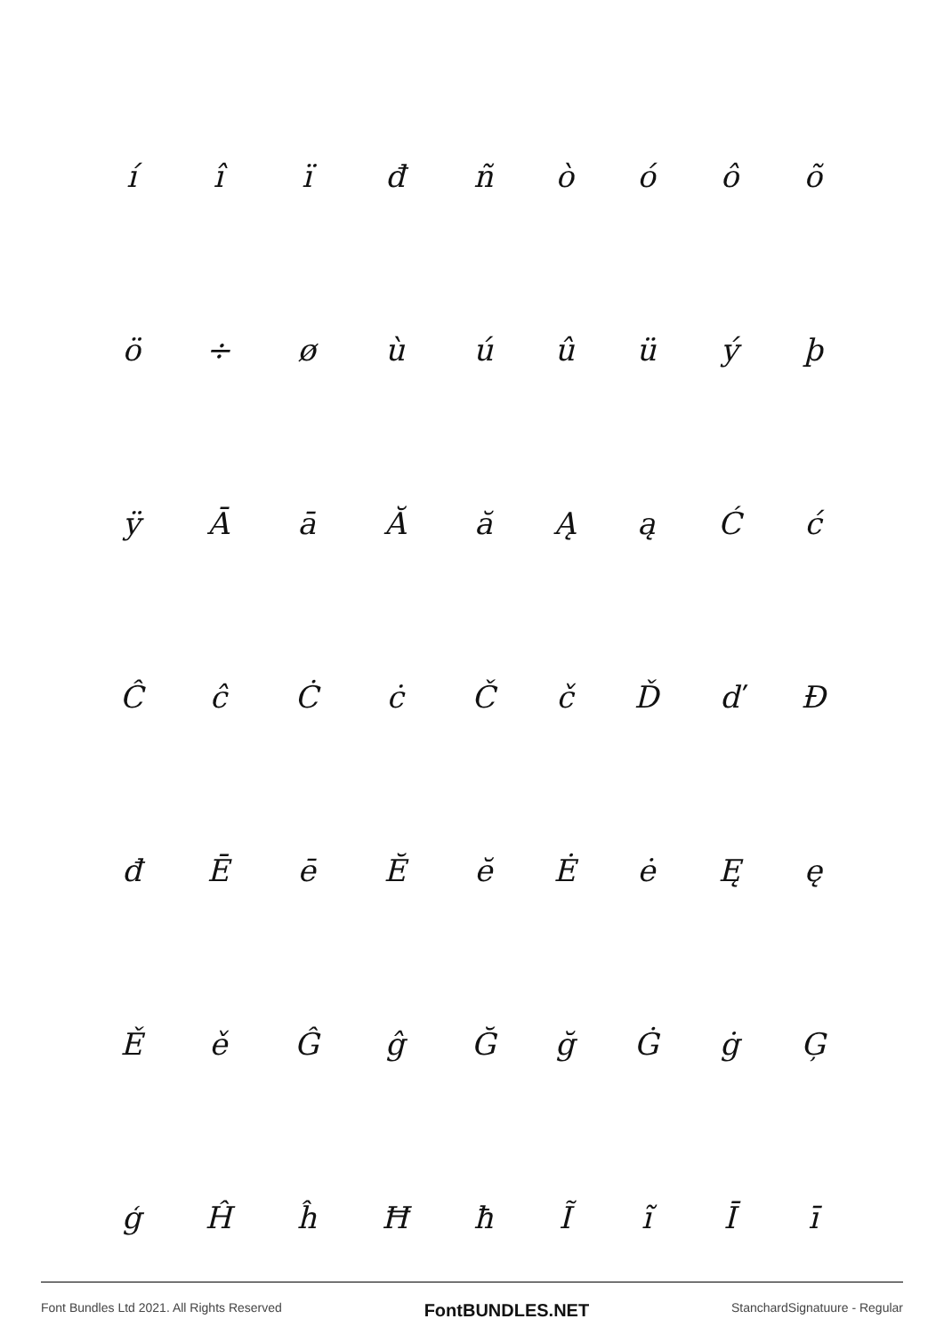| í | î | ï | đ | ñ | ò | ó | ô | õ |
| ö | ÷ | ø | ù | ú | û | ü | ý | þ |
| ÿ | Ā | ā | Ă | ă | Ą | ą | Ć | ć |
| Ĉ | ĉ | Ċ | ċ | Č | č | Ď | ď | Đ |
| đ | Ē | ē | Ĕ | ĕ | Ė | ė | Ę | ę |
| Ě | ě | Ĝ | ĝ | Ğ | ğ | Ġ | ġ | Ģ |
| ģ | Ĥ | ĥ | Ħ | ħ | Ĩ | ĩ | Ī | ī |
Font Bundles Ltd 2021. All Rights Reserved FontBUNDLES.NET StanchardSignatuure - Regular